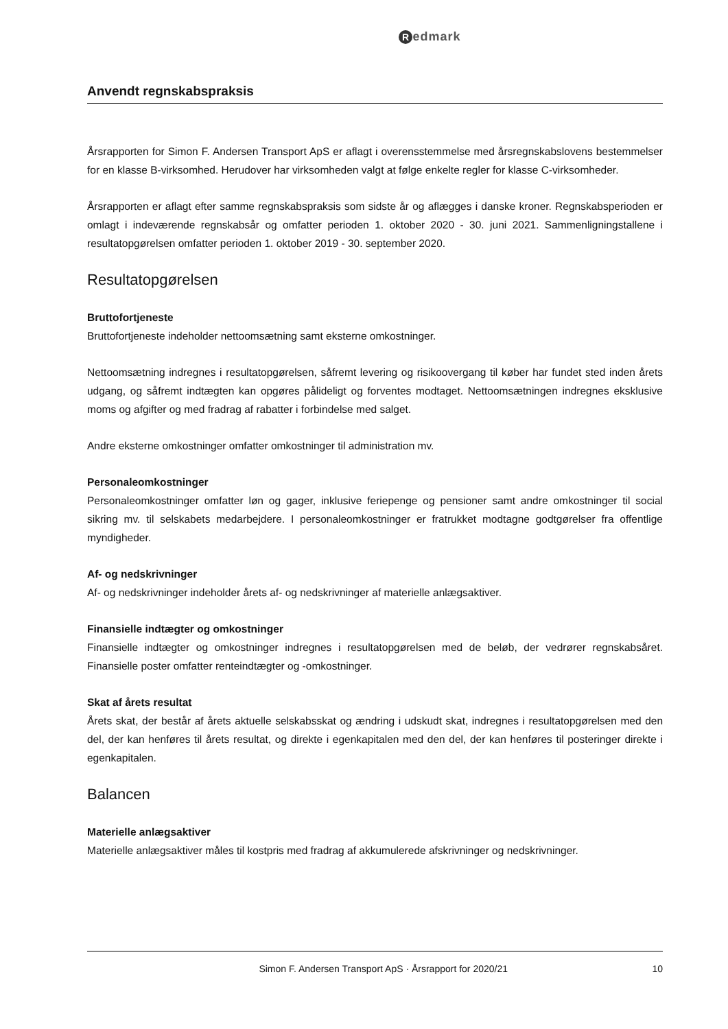Redmark
Anvendt regnskabspraksis
Årsrapporten for Simon F. Andersen Transport ApS er aflagt i overensstemmelse med årsregnskabslovens bestemmelser for en klasse B-virksomhed. Herudover har virksomheden valgt at følge enkelte regler for klasse C-virksomheder.
Årsrapporten er aflagt efter samme regnskabspraksis som sidste år og aflægges i danske kroner. Regnskabsperioden er omlagt i indeværende regnskabsår og omfatter perioden 1. oktober 2020 - 30. juni 2021. Sammenligningstallene i resultatopgørelsen omfatter perioden 1. oktober 2019 - 30. september 2020.
Resultatopgørelsen
Bruttofortjeneste
Bruttofortjeneste indeholder nettoomsætning samt eksterne omkostninger.
Nettoomsætning indregnes i resultatopgørelsen, såfremt levering og risikoovergang til køber har fundet sted inden årets udgang, og såfremt indtægten kan opgøres pålideligt og forventes modtaget. Nettoomsætningen indregnes eksklusive moms og afgifter og med fradrag af rabatter i forbindelse med salget.
Andre eksterne omkostninger omfatter omkostninger til administration mv.
Personaleomkostninger
Personaleomkostninger omfatter løn og gager, inklusive feriepenge og pensioner samt andre omkostninger til social sikring mv. til selskabets medarbejdere. I personaleomkostninger er fratrukket modtagne godtgørelser fra offentlige myndigheder.
Af- og nedskrivninger
Af- og nedskrivninger indeholder årets af- og nedskrivninger af materielle anlægsaktiver.
Finansielle indtægter og omkostninger
Finansielle indtægter og omkostninger indregnes i resultatopgørelsen med de beløb, der vedrører regnskabsåret. Finansielle poster omfatter renteindtægter og -omkostninger.
Skat af årets resultat
Årets skat, der består af årets aktuelle selskabsskat og ændring i udskudt skat, indregnes i resultatopgørelsen med den del, der kan henføres til årets resultat, og direkte i egenkapitalen med den del, der kan henføres til posteringer direkte i egenkapitalen.
Balancen
Materielle anlægsaktiver
Materielle anlægsaktiver måles til kostpris med fradrag af akkumulerede afskrivninger og nedskrivninger.
Simon F. Andersen Transport ApS · Årsrapport for 2020/21
10